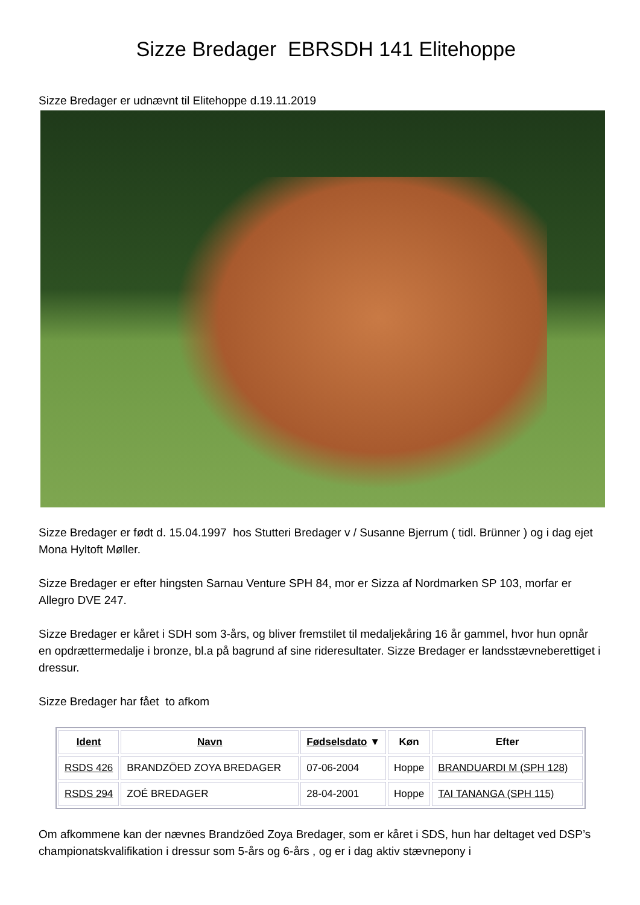Sizze Bredager EBRSDH 141 Elitehoppe
Sizze Bredager er udnævnt til Elitehoppe d.19.11.2019
Sizze Bredager er født d. 15.04.1997 hos Stutteri Bredager v / Susanne Bjerrum ( tidl. Brünner ) og i dag ejet Mona Hyltoft Møller.
Sizze Bredager er efter hingsten Sarnau Venture SPH 84, mor er Sizza af Nordmarken SP 103, morfar er Allegro DVE 247.
Sizze Bredager er kåret i SDH som 3-års, og bliver fremstilet til medaljekåring 16 år gammel, hvor hun opnår en opdrættermedalje i bronze, bl.a på bagrund af sine rideresultater. Sizze Bredager er landsstævneberettiget i dressur.
Sizze Bredager har fået to afkom
| Ident | Navn | Fødselsdato ▼ | Køn | Efter |
| --- | --- | --- | --- | --- |
| RSDS 426 | BRANDZÖED ZOYA BREDAGER | 07-06-2004 | Hoppe | BRANDUARDI M (SPH 128) |
| RSDS 294 | ZOÉ BREDAGER | 28-04-2001 | Hoppe | TAI TANANGA (SPH 115) |
Om afkommene kan der nævnes Brandzöed Zoya Bredager, som er kåret i SDS, hun har deltaget ved DSP’s championatskvalifikation i dressur som 5-års og 6-års , og er i dag aktiv stævnepony i